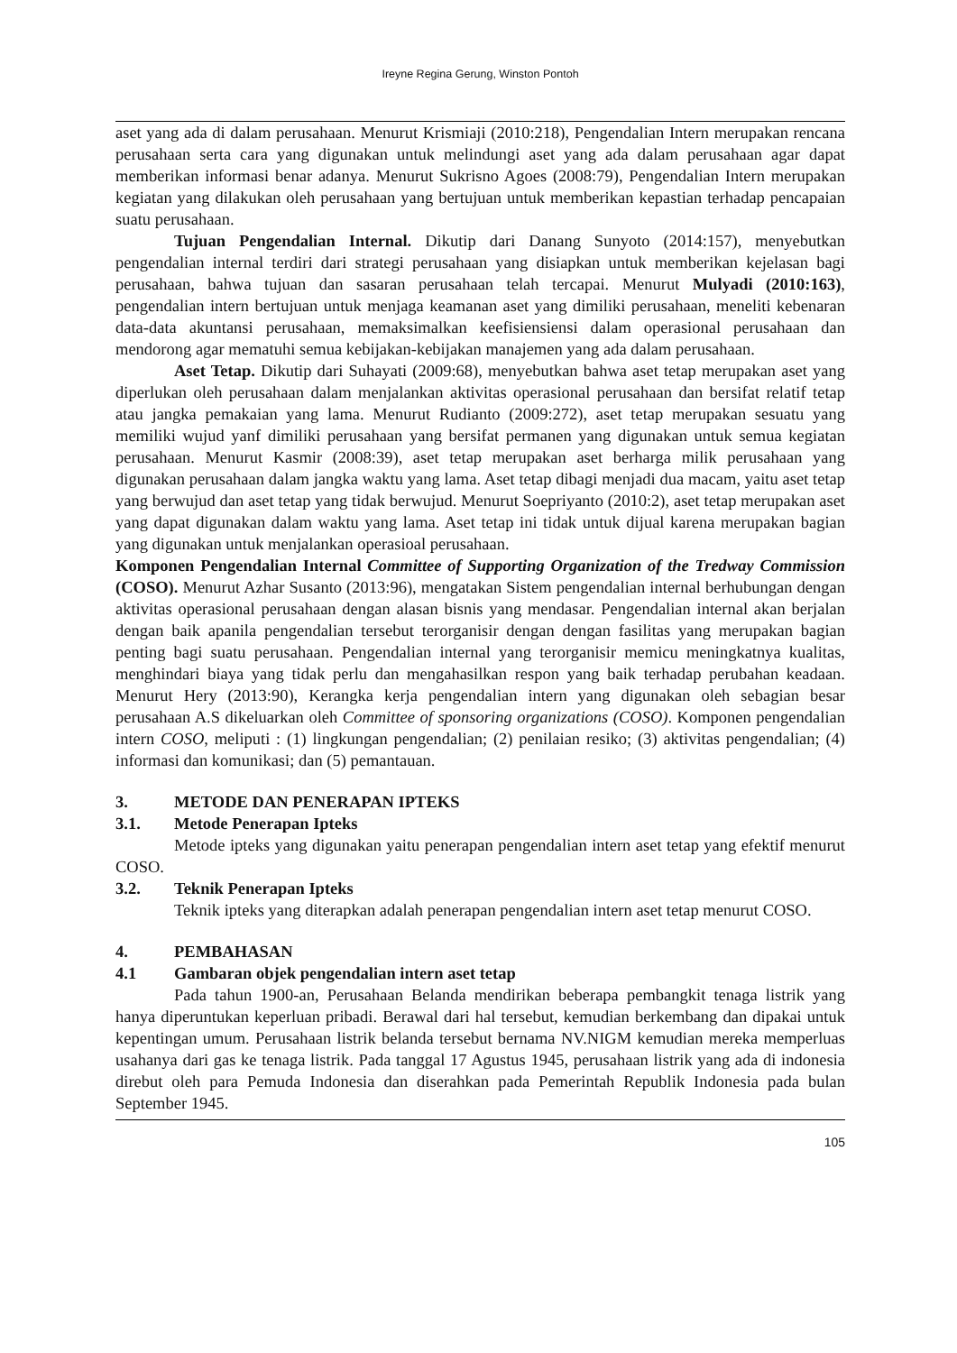Ireyne Regina Gerung, Winston Pontoh
aset yang ada di dalam perusahaan. Menurut Krismiaji (2010:218), Pengendalian Intern merupakan rencana perusahaan serta cara yang digunakan untuk melindungi aset yang ada dalam perusahaan agar dapat memberikan informasi benar adanya. Menurut Sukrisno Agoes (2008:79), Pengendalian Intern merupakan kegiatan yang dilakukan oleh perusahaan yang bertujuan untuk memberikan kepastian terhadap pencapaian suatu perusahaan.
Tujuan Pengendalian Internal. Dikutip dari Danang Sunyoto (2014:157), menyebutkan pengendalian internal terdiri dari strategi perusahaan yang disiapkan untuk memberikan kejelasan bagi perusahaan, bahwa tujuan dan sasaran perusahaan telah tercapai. Menurut Mulyadi (2010:163), pengendalian intern bertujuan untuk menjaga keamanan aset yang dimiliki perusahaan, meneliti kebenaran data-data akuntansi perusahaan, memaksimalkan keefisiensiensi dalam operasional perusahaan dan mendorong agar mematuhi semua kebijakan-kebijakan manajemen yang ada dalam perusahaan.
Aset Tetap. Dikutip dari Suhayati (2009:68), menyebutkan bahwa aset tetap merupakan aset yang diperlukan oleh perusahaan dalam menjalankan aktivitas operasional perusahaan dan bersifat relatif tetap atau jangka pemakaian yang lama. Menurut Rudianto (2009:272), aset tetap merupakan sesuatu yang memiliki wujud yanf dimiliki perusahaan yang bersifat permanen yang digunakan untuk semua kegiatan perusahaan. Menurut Kasmir (2008:39), aset tetap merupakan aset berharga milik perusahaan yang digunakan perusahaan dalam jangka waktu yang lama. Aset tetap dibagi menjadi dua macam, yaitu aset tetap yang berwujud dan aset tetap yang tidak berwujud. Menurut Soepriyanto (2010:2), aset tetap merupakan aset yang dapat digunakan dalam waktu yang lama. Aset tetap ini tidak untuk dijual karena merupakan bagian yang digunakan untuk menjalankan operasioal perusahaan.
Komponen Pengendalian Internal Committee of Supporting Organization of the Tredway Commission (COSO). Menurut Azhar Susanto (2013:96), mengatakan Sistem pengendalian internal berhubungan dengan aktivitas operasional perusahaan dengan alasan bisnis yang mendasar. Pengendalian internal akan berjalan dengan baik apanila pengendalian tersebut terorganisir dengan dengan fasilitas yang merupakan bagian penting bagi suatu perusahaan. Pengendalian internal yang terorganisir memicu meningkatnya kualitas, menghindari biaya yang tidak perlu dan mengahasilkan respon yang baik terhadap perubahan keadaan. Menurut Hery (2013:90), Kerangka kerja pengendalian intern yang digunakan oleh sebagian besar perusahaan A.S dikeluarkan oleh Committee of sponsoring organizations (COSO). Komponen pengendalian intern COSO, meliputi : (1) lingkungan pengendalian; (2) penilaian resiko; (3) aktivitas pengendalian; (4) informasi dan komunikasi; dan (5) pemantauan.
3. METODE DAN PENERAPAN IPTEKS
3.1. Metode Penerapan Ipteks
Metode ipteks yang digunakan yaitu penerapan pengendalian intern aset tetap yang efektif menurut COSO.
3.2. Teknik Penerapan Ipteks
Teknik ipteks yang diterapkan adalah penerapan pengendalian intern aset tetap menurut COSO.
4. PEMBAHASAN
4.1 Gambaran objek pengendalian intern aset tetap
Pada tahun 1900-an, Perusahaan Belanda mendirikan beberapa pembangkit tenaga listrik yang hanya diperuntukan keperluan pribadi. Berawal dari hal tersebut, kemudian berkembang dan dipakai untuk kepentingan umum. Perusahaan listrik belanda tersebut bernama NV.NIGM kemudian mereka memperluas usahanya dari gas ke tenaga listrik. Pada tanggal 17 Agustus 1945, perusahaan listrik yang ada di indonesia direbut oleh para Pemuda Indonesia dan diserahkan pada Pemerintah Republik Indonesia pada bulan September 1945.
105